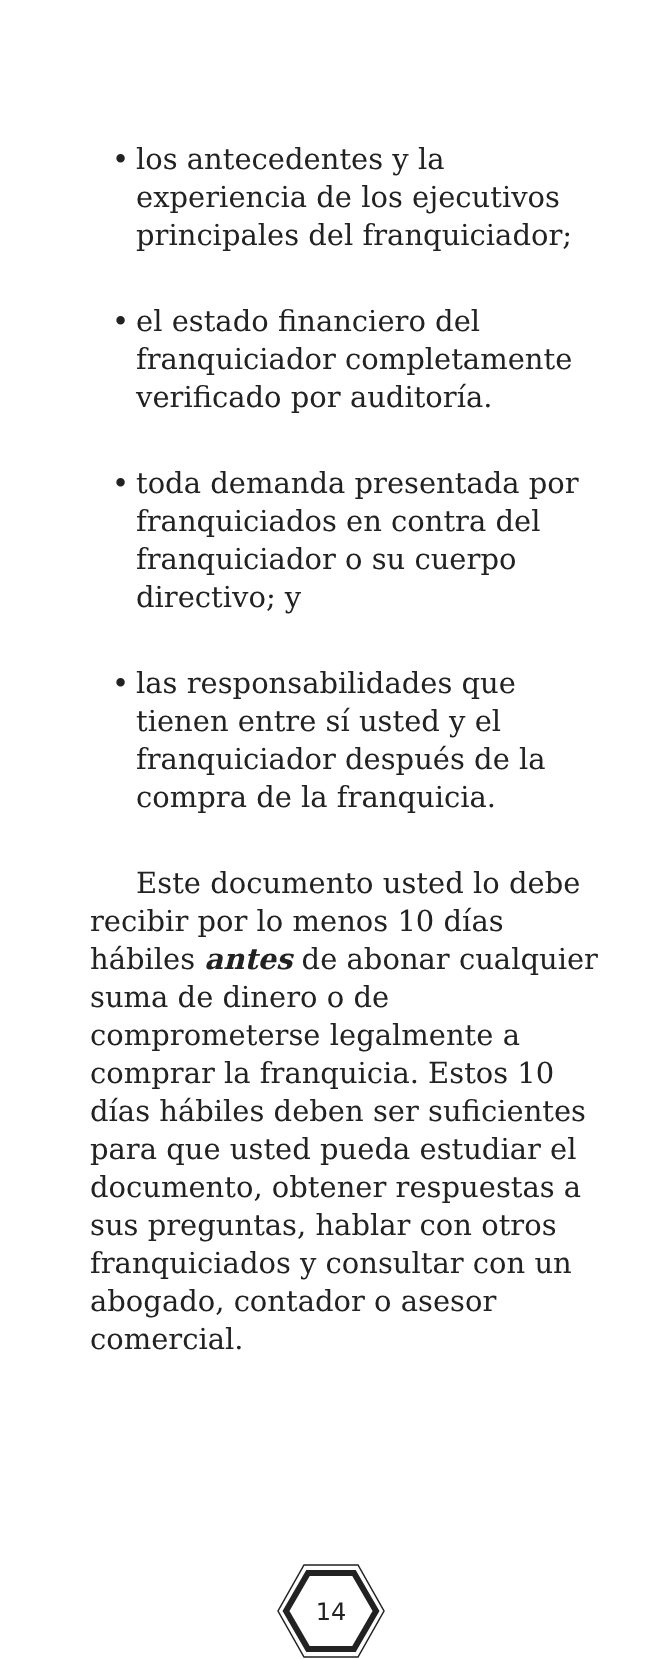• los antecedentes y la experiencia de los ejecutivos principales del franquiciador;
• el estado financiero del franquiciador completamente verificado por auditoría.
• toda demanda presentada por franquiciados en contra del franquiciador o su cuerpo directivo; y
• las responsabilidades que tienen entre sí usted y el franquiciador después de la compra de la franquicia.
Este documento usted lo debe recibir por lo menos 10 días hábiles antes de abonar cualquier suma de dinero o de comprometerse legalmente a comprar la franquicia. Estos 10 días hábiles deben ser suficientes para que usted pueda estudiar el documento, obtener respuestas a sus preguntas, hablar con otros franquiciados y consultar con un abogado, contador o asesor comercial.
14